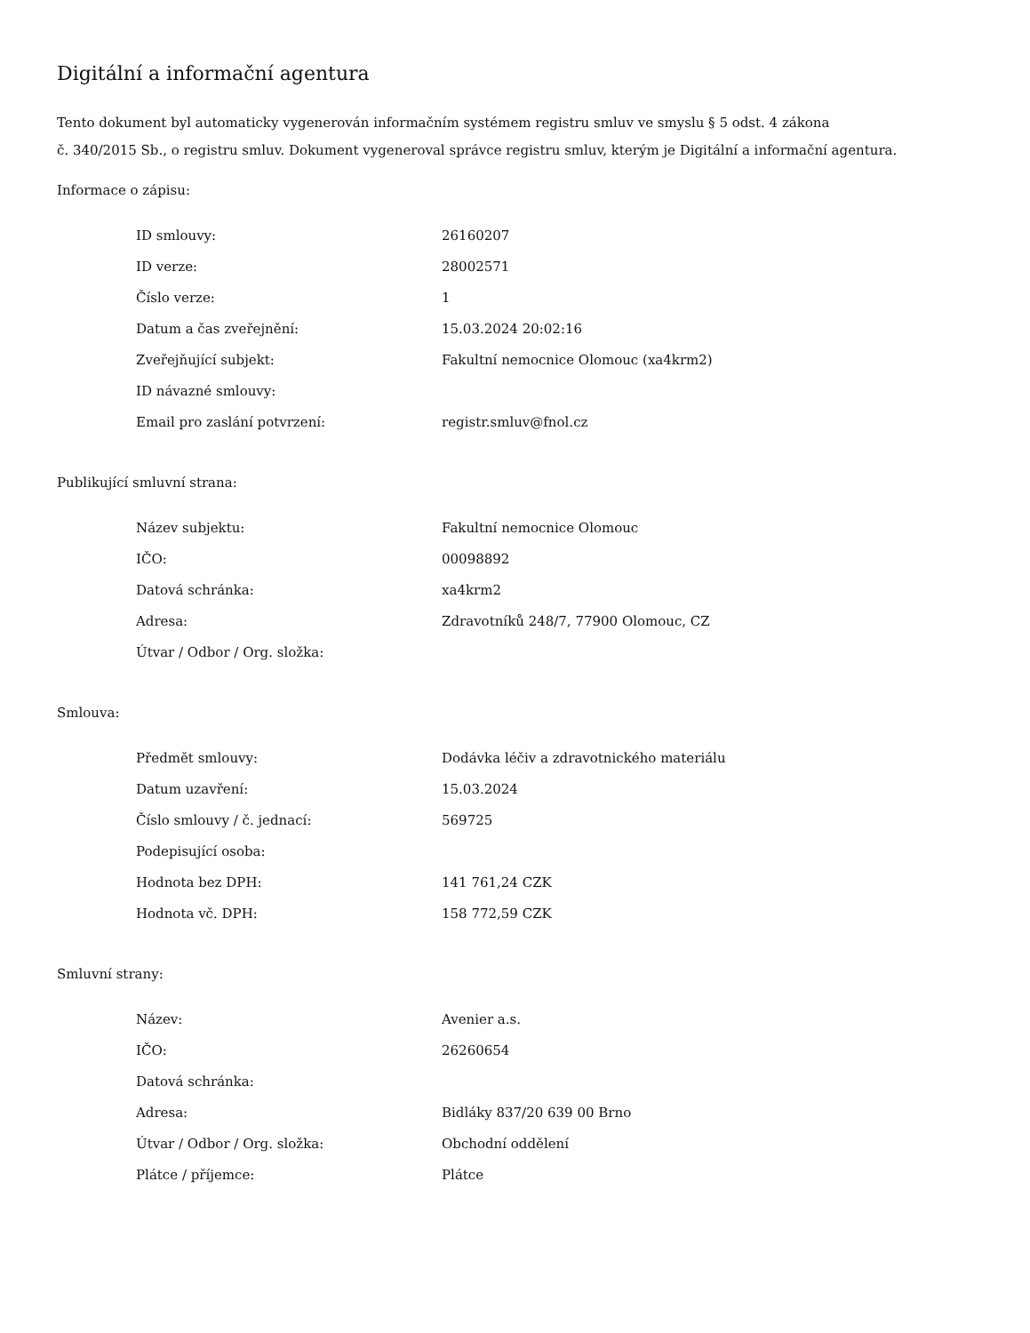Digitální a informační agentura
Tento dokument byl automaticky vygenerován informačním systémem registru smluv ve smyslu § 5 odst. 4 zákona
č. 340/2015 Sb., o registru smluv. Dokument vygeneroval správce registru smluv, kterým je Digitální a informační agentura.
Informace o zápisu:
| ID smlouvy: | 26160207 |
| ID verze: | 28002571 |
| Číslo verze: | 1 |
| Datum a čas zveřejnění: | 15.03.2024 20:02:16 |
| Zveřejňující subjekt: | Fakultní nemocnice Olomouc (xa4krm2) |
| ID návazné smlouvy: | |
| Email pro zaslání potvrzení: | registr.smluv@fnol.cz |
Publikující smluvní strana:
| Název subjektu: | Fakultní nemocnice Olomouc |
| IČO: | 00098892 |
| Datová schránka: | xa4krm2 |
| Adresa: | Zdravotníků 248/7, 77900 Olomouc, CZ |
| Útvar / Odbor / Org. složka: | |
Smlouva:
| Předmět smlouvy: | Dodávka léčiv a zdravotnického materiálu |
| Datum uzavření: | 15.03.2024 |
| Číslo smlouvy / č. jednací: | 569725 |
| Podepisující osoba: | |
| Hodnota bez DPH: | 141 761,24 CZK |
| Hodnota vč. DPH: | 158 772,59 CZK |
Smluvní strany:
| Název: | Avenier a.s. |
| IČO: | 26260654 |
| Datová schránka: | |
| Adresa: | Bidláky 837/20 639 00 Brno |
| Útvar / Odbor / Org. složka: | Obchodní oddělení |
| Plátce / příjemce: | Plátce |